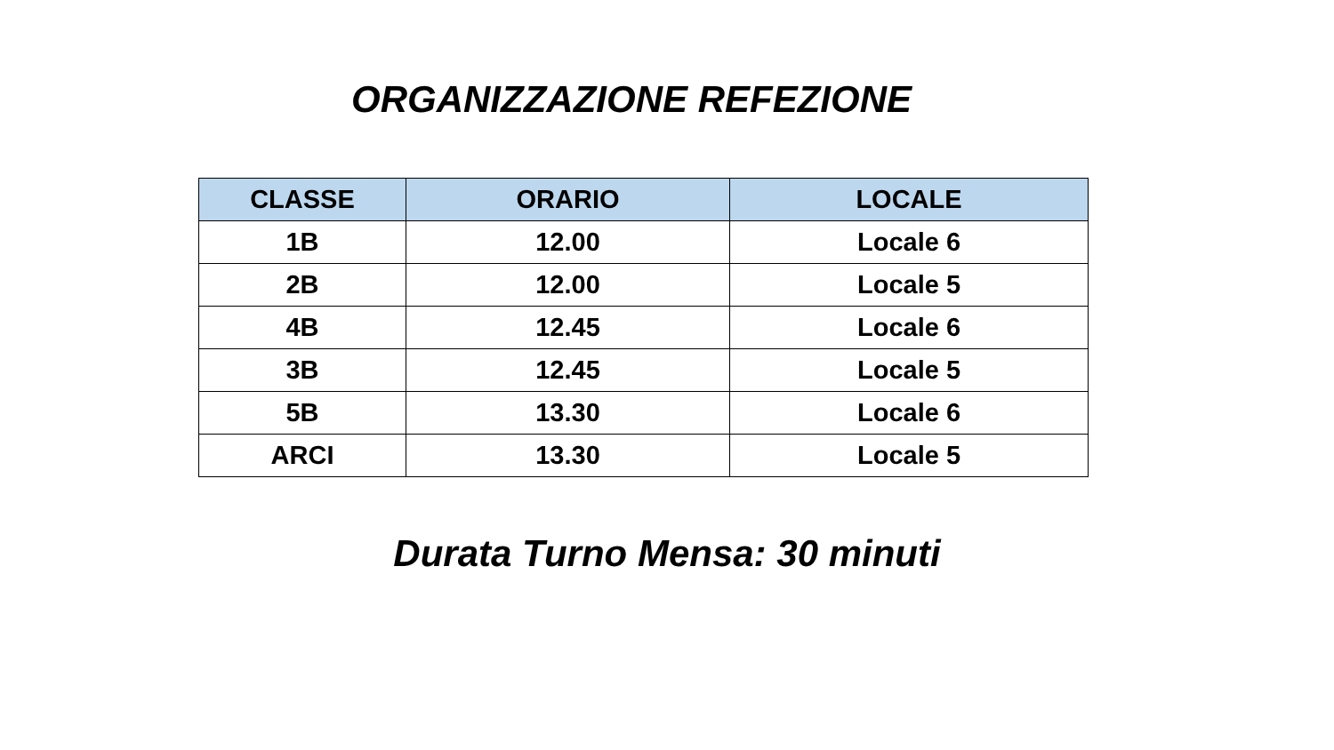ORGANIZZAZIONE REFEZIONE
| CLASSE | ORARIO | LOCALE |
| --- | --- | --- |
| 1B | 12.00 | Locale 6 |
| 2B | 12.00 | Locale 5 |
| 4B | 12.45 | Locale 6 |
| 3B | 12.45 | Locale 5 |
| 5B | 13.30 | Locale 6 |
| ARCI | 13.30 | Locale 5 |
Durata Turno Mensa: 30 minuti